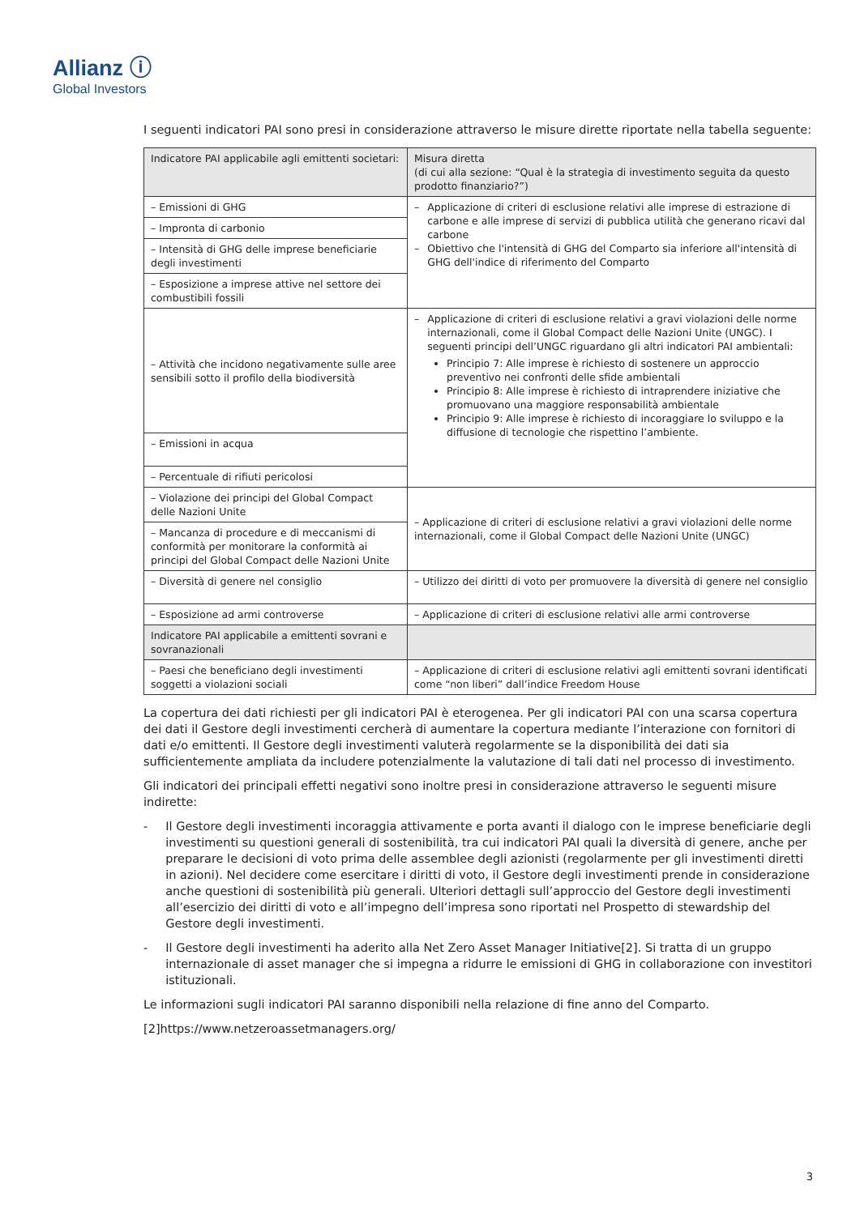Allianz ⓘ
Global Investors
I seguenti indicatori PAI sono presi in considerazione attraverso le misure dirette riportate nella tabella seguente:
| Indicatore PAI applicabile agli emittenti societari: | Misura diretta (di cui alla sezione: “Qual è la strategia di investimento seguita da questo prodotto finanziario?”) |
| --- | --- |
| – Emissioni di GHG | – Applicazione di criteri di esclusione relativi alle imprese di estrazione di carbone e alle imprese di servizi di pubblica utilità che generano ricavi dal carbone – Obiettivo che l'intensità di GHG del Comparto sia inferiore all'intensità di GHG dell'indice di riferimento del Comparto |
| – Impronta di carbonio | |
| – Intensità di GHG delle imprese beneficiarie degli investimenti | |
| – Esposizione a imprese attive nel settore dei combustibili fossili | |
| – Attività che incidono negativamente sulle aree sensibili sotto il profilo della biodiversità | – Applicazione di criteri di esclusione relativi a gravi violazioni delle norme internazionali, come il Global Compact delle Nazioni Unite (UNGC). I seguenti principi dell’UNGC riguardano gli altri indicatori PAI ambientali: Principio 7: Alle imprese è richiesto di sostenere un approccio preventivo nei confronti delle sfide ambientali Principio 8: Alle imprese è richiesto di intraprendere iniziative che promuovano una maggiore responsabilità ambientale Principio 9: Alle imprese è richiesto di incoraggiare lo sviluppo e la diffusione di tecnologie che rispettino l’ambiente. |
| – Emissioni in acqua | |
| – Percentuale di rifiuti pericolosi | |
| – Violazione dei principi del Global Compact delle Nazioni Unite | – Applicazione di criteri di esclusione relativi a gravi violazioni delle norme internazionali, come il Global Compact delle Nazioni Unite (UNGC) |
| – Mancanza di procedure e di meccanismi di conformità per monitorare la conformità ai principi del Global Compact delle Nazioni Unite | |
| – Diversità di genere nel consiglio | – Utilizzo dei diritti di voto per promuovere la diversità di genere nel consiglio |
| – Esposizione ad armi controverse | – Applicazione di criteri di esclusione relativi alle armi controverse |
| Indicatore PAI applicabile a emittenti sovrani e sovranazionali | |
| – Paesi che beneficiano degli investimenti soggetti a violazioni sociali | – Applicazione di criteri di esclusione relativi agli emittenti sovrani identificati come “non liberi” dall’indice Freedom House |
La copertura dei dati richiesti per gli indicatori PAI è eterogenea. Per gli indicatori PAI con una scarsa copertura dei dati il Gestore degli investimenti cercherà di aumentare la copertura mediante l’interazione con fornitori di dati e/o emittenti. Il Gestore degli investimenti valuterà regolarmente se la disponibilità dei dati sia sufficientemente ampliata da includere potenzialmente la valutazione di tali dati nel processo di investimento.
Gli indicatori dei principali effetti negativi sono inoltre presi in considerazione attraverso le seguenti misure indirette:
- Il Gestore degli investimenti incoraggia attivamente e porta avanti il dialogo con le imprese beneficiarie degli investimenti su questioni generali di sostenibilità, tra cui indicatori PAI quali la diversità di genere, anche per preparare le decisioni di voto prima delle assemblee degli azionisti (regolarmente per gli investimenti diretti in azioni). Nel decidere come esercitare i diritti di voto, il Gestore degli investimenti prende in considerazione anche questioni di sostenibilità più generali. Ulteriori dettagli sull’approccio del Gestore degli investimenti all’esercizio dei diritti di voto e all’impegno dell’impresa sono riportati nel Prospetto di stewardship del Gestore degli investimenti.
- Il Gestore degli investimenti ha aderito alla Net Zero Asset Manager Initiative[2]. Si tratta di un gruppo internazionale di asset manager che si impegna a ridurre le emissioni di GHG in collaborazione con investitori istituzionali.
Le informazioni sugli indicatori PAI saranno disponibili nella relazione di fine anno del Comparto.
[2]https://www.netzeroassetmanagers.org/
3